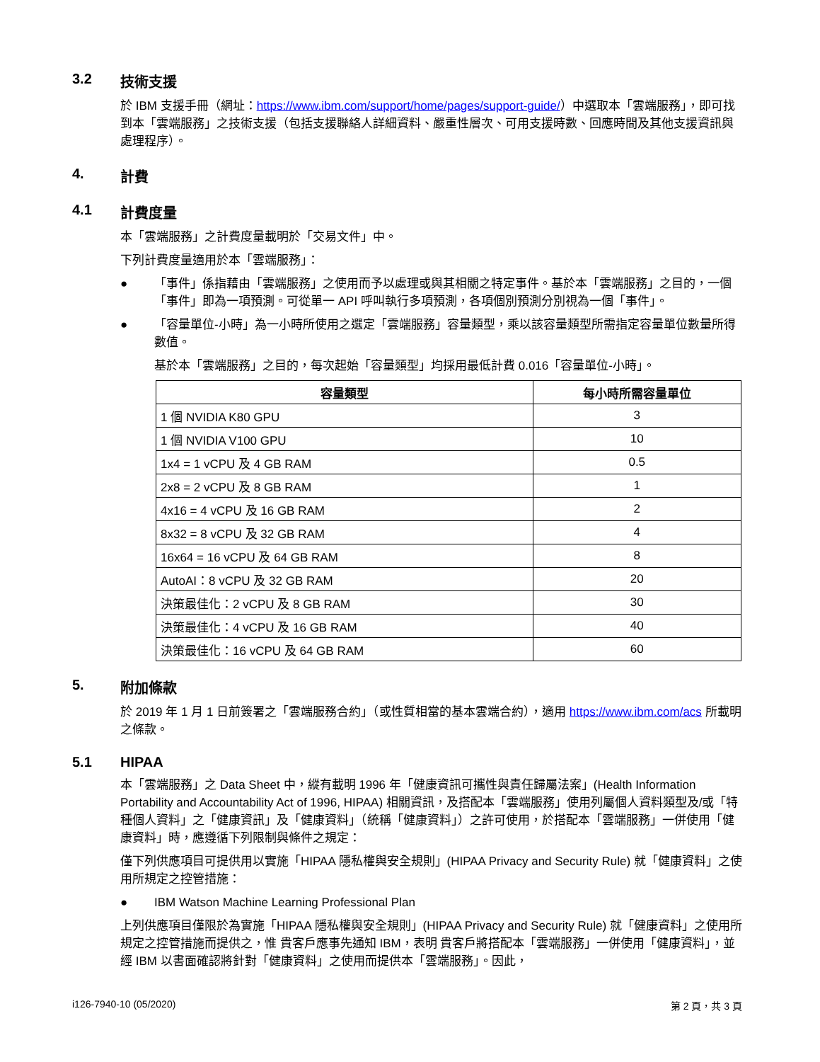3.2 技術支援
於 IBM 支援手冊（網址：https://www.ibm.com/support/home/pages/support-guide/）中選取本「雲端服務」，即可找到本「雲端服務」之技術支援（包括支援聯絡人詳細資料、嚴重性層次、可用支援時數、回應時間及其他支援資訊與處理程序）。
4. 計費
4.1 計費度量
本「雲端服務」之計費度量載明於「交易文件」中。
下列計費度量適用於本「雲端服務」：
● 「事件」係指藉由「雲端服務」之使用而予以處理或與其相關之特定事件。基於本「雲端服務」之目的，一個「事件」即為一項預測。可從單一 API 呼叫執行多項預測，各項個別預測分別視為一個「事件」。
● 「容量單位-小時」為一小時所使用之選定「雲端服務」容量類型，乘以該容量類型所需指定容量單位數量所得數值。
基於本「雲端服務」之目的，每次起始「容量類型」均採用最低計費 0.016「容量單位-小時」。
| 容量類型 | 每小時所需容量單位 |
| --- | --- |
| 1 個 NVIDIA K80 GPU | 3 |
| 1 個 NVIDIA V100 GPU | 10 |
| 1x4 = 1 vCPU 及 4 GB RAM | 0.5 |
| 2x8 = 2 vCPU 及 8 GB RAM | 1 |
| 4x16 = 4 vCPU 及 16 GB RAM | 2 |
| 8x32 = 8 vCPU 及 32 GB RAM | 4 |
| 16x64 = 16 vCPU 及 64 GB RAM | 8 |
| AutoAI：8 vCPU 及 32 GB RAM | 20 |
| 決策最佳化：2 vCPU 及 8 GB RAM | 30 |
| 決策最佳化：4 vCPU 及 16 GB RAM | 40 |
| 決策最佳化：16 vCPU 及 64 GB RAM | 60 |
5. 附加條款
於 2019 年 1 月 1 日前簽署之「雲端服務合約」（或性質相當的基本雲端合約），適用 https://www.ibm.com/acs 所載明之條款。
5.1 HIPAA
本「雲端服務」之 Data Sheet 中，縱有載明 1996 年「健康資訊可攜性與責任歸屬法案」(Health Information Portability and Accountability Act of 1996, HIPAA) 相關資訊，及搭配本「雲端服務」使用列屬個人資料類型及/或「特種個人資料」之「健康資訊」及「健康資料」（統稱「健康資料」）之許可使用，於搭配本「雲端服務」一併使用「健康資料」時，應遵循下列限制與條件之規定：
僅下列供應項目可提供用以實施「HIPAA 隱私權與安全規則」(HIPAA Privacy and Security Rule) 就「健康資料」之使用所規定之控管措施：
● IBM Watson Machine Learning Professional Plan
上列供應項目僅限於為實施「HIPAA 隱私權與安全規則」(HIPAA Privacy and Security Rule) 就「健康資料」之使用所規定之控管措施而提供之，惟 貴客戶應事先通知 IBM，表明 貴客戶將搭配本「雲端服務」一併使用「健康資料」，並經 IBM 以書面確認將針對「健康資料」之使用而提供本「雲端服務」。因此，
i126-7940-10 (05/2020) 第 2 頁，共 3 頁